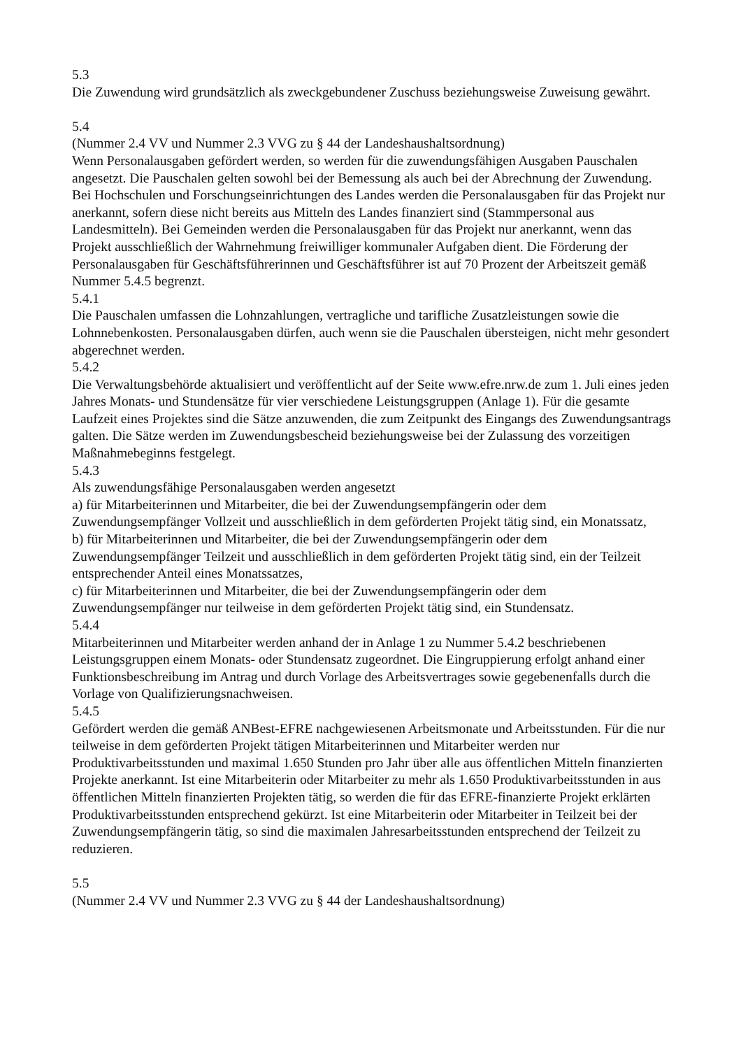5.3
Die Zuwendung wird grundsätzlich als zweckgebundener Zuschuss beziehungsweise Zuweisung gewährt.
5.4
(Nummer 2.4 VV und Nummer 2.3 VVG zu § 44 der Landeshaushaltsordnung)
Wenn Personalausgaben gefördert werden, so werden für die zuwendungsfähigen Ausgaben Pauschalen angesetzt. Die Pauschalen gelten sowohl bei der Bemessung als auch bei der Abrechnung der Zuwendung. Bei Hochschulen und Forschungseinrichtungen des Landes werden die Personalausgaben für das Projekt nur anerkannt, sofern diese nicht bereits aus Mitteln des Landes finanziert sind (Stammpersonal aus Landesmitteln). Bei Gemeinden werden die Personalausgaben für das Projekt nur anerkannt, wenn das Projekt ausschließlich der Wahrnehmung freiwilliger kommunaler Aufgaben dient. Die Förderung der Personalausgaben für Geschäftsführerinnen und Geschäftsführer ist auf 70 Prozent der Arbeitszeit gemäß Nummer 5.4.5 begrenzt.
5.4.1
Die Pauschalen umfassen die Lohnzahlungen, vertragliche und tarifliche Zusatzleistungen sowie die Lohnnebenkosten. Personalausgaben dürfen, auch wenn sie die Pauschalen übersteigen, nicht mehr gesondert abgerechnet werden.
5.4.2
Die Verwaltungsbehörde aktualisiert und veröffentlicht auf der Seite www.efre.nrw.de zum 1. Juli eines jeden Jahres Monats- und Stundensätze für vier verschiedene Leistungsgruppen (Anlage 1). Für die gesamte Laufzeit eines Projektes sind die Sätze anzuwenden, die zum Zeitpunkt des Eingangs des Zuwendungsantrags galten. Die Sätze werden im Zuwendungsbescheid beziehungsweise bei der Zulassung des vorzeitigen Maßnahmebeginns festgelegt.
5.4.3
Als zuwendungsfähige Personalausgaben werden angesetzt
a) für Mitarbeiterinnen und Mitarbeiter, die bei der Zuwendungsempfängerin oder dem Zuwendungsempfänger Vollzeit und ausschließlich in dem geförderten Projekt tätig sind, ein Monatssatz,
b) für Mitarbeiterinnen und Mitarbeiter, die bei der Zuwendungsempfängerin oder dem Zuwendungsempfänger Teilzeit und ausschließlich in dem geförderten Projekt tätig sind, ein der Teilzeit entsprechender Anteil eines Monatssatzes,
c) für Mitarbeiterinnen und Mitarbeiter, die bei der Zuwendungsempfängerin oder dem Zuwendungsempfänger nur teilweise in dem geförderten Projekt tätig sind, ein Stundensatz.
5.4.4
Mitarbeiterinnen und Mitarbeiter werden anhand der in Anlage 1 zu Nummer 5.4.2 beschriebenen Leistungsgruppen einem Monats- oder Stundensatz zugeordnet. Die Eingruppierung erfolgt anhand einer Funktionsbeschreibung im Antrag und durch Vorlage des Arbeitsvertrages sowie gegebenenfalls durch die Vorlage von Qualifizierungsnachweisen.
5.4.5
Gefördert werden die gemäß ANBest-EFRE nachgewiesenen Arbeitsmonate und Arbeitsstunden. Für die nur teilweise in dem geförderten Projekt tätigen Mitarbeiterinnen und Mitarbeiter werden nur Produktivarbeitsstunden und maximal 1.650 Stunden pro Jahr über alle aus öffentlichen Mitteln finanzierten Projekte anerkannt. Ist eine Mitarbeiterin oder Mitarbeiter zu mehr als 1.650 Produktivarbeitsstunden in aus öffentlichen Mitteln finanzierten Projekten tätig, so werden die für das EFRE-finanzierte Projekt erklärten Produktivarbeitsstunden entsprechend gekürzt. Ist eine Mitarbeiterin oder Mitarbeiter in Teilzeit bei der Zuwendungsempfängerin tätig, so sind die maximalen Jahresarbeitsstunden entsprechend der Teilzeit zu reduzieren.
5.5
(Nummer 2.4 VV und Nummer 2.3 VVG zu § 44 der Landeshaushaltsordnung)